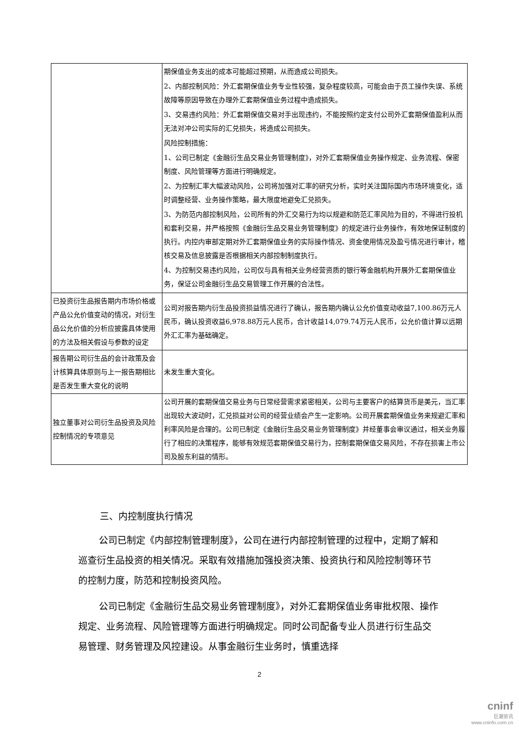| | 期保值业务支出的成本可能超过预期，从而造成公司损失。 2、内部控制风险：外汇套期保值业务专业性较强，复杂程度较高，可能会由于员工操作失误、系统故障等原因导致在办理外汇套期保值业务过程中造成损失。 3、交易违约风险：外汇套期保值交易对手出现违约，不能按照约定支付公司外汇套期保值盈利从而无法对冲公司实际的汇兑损失，将造成公司损失。 风险控制措施： 1、公司已制定《金融衍生品交易业务管理制度》，对外汇套期保值业务操作规定、业务流程、保密制度、风险管理等方面进行明确规定。 2、为控制汇率大幅波动风险，公司将加强对汇率的研究分析，实时关注国际国内市场环境变化，适时调整经营、业务操作策略，最大限度地避免汇兑损失。 3、为防范内部控制风险，公司所有的外汇交易行为均以规避和防范汇率风险为目的，不得进行投机和套利交易，并严格按照《金融衍生品交易业务管理制度》的规定进行业务操作，有效地保证制度的执行。内控内审部定期对外汇套期保值业务的实际操作情况、资金使用情况及盈亏情况进行审计，稽核交易及信息披露是否根据相关内部控制制度执行。 4、为控制交易违约风险，公司仅与具有相关业务经营资质的银行等金融机构开展外汇套期保值业务，保证公司金融衍生品交易管理工作开展的合法性。 |
| 已投资衍生品报告期内市场价格或产品公允价值变动的情况，对衍生品公允价值的分析应披露具体使用的方法及相关假设与参数的设定 | 公司对报告期内衍生品投资损益情况进行了确认，报告期内确认公允价值变动收益7,100.86万元人民币，确认投资收益6,978.88万元人民币，合计收益14,079.74万元人民币，公允价值计算以远期外汇汇率为基础确定。 |
| 报告期公司衍生品的会计政策及会计核算具体原则与上一报告期相比是否发生重大变化的说明 | 未发生重大变化。 |
| 独立董事对公司衍生品投资及风险控制情况的专项意见 | 公司开展的套期保值交易业务与日常经营需求紧密相关，公司与主要客户的结算货币是美元，当汇率出现较大波动时，汇兑损益对公司的经营业绩会产生一定影响。公司开展套期保值业务来规避汇率和利率风险是合理的。公司已制定《金融衍生品交易业务管理制度》并经董事会审议通过，相关业务履行了相应的决策程序，能够有效规范套期保值交易行为，控制套期保值交易风险，不存在损害上市公司及股东利益的情形。 |
三、内控制度执行情况
公司已制定《内部控制管理制度》，公司在进行内部控制管理的过程中，定期了解和巡查衍生品投资的相关情况。采取有效措施加强投资决策、投资执行和风险控制等环节的控制力度，防范和控制投资风险。
公司已制定《金融衍生品交易业务管理制度》，对外汇套期保值业务审批权限、操作规定、业务流程、风险管理等方面进行明确规定。同时公司配备专业人员进行衍生品交易管理、财务管理及风控建设。从事金融衍生业务时，慎重选择
2
cninf
巨潮资讯
www.cninfo.com.cn